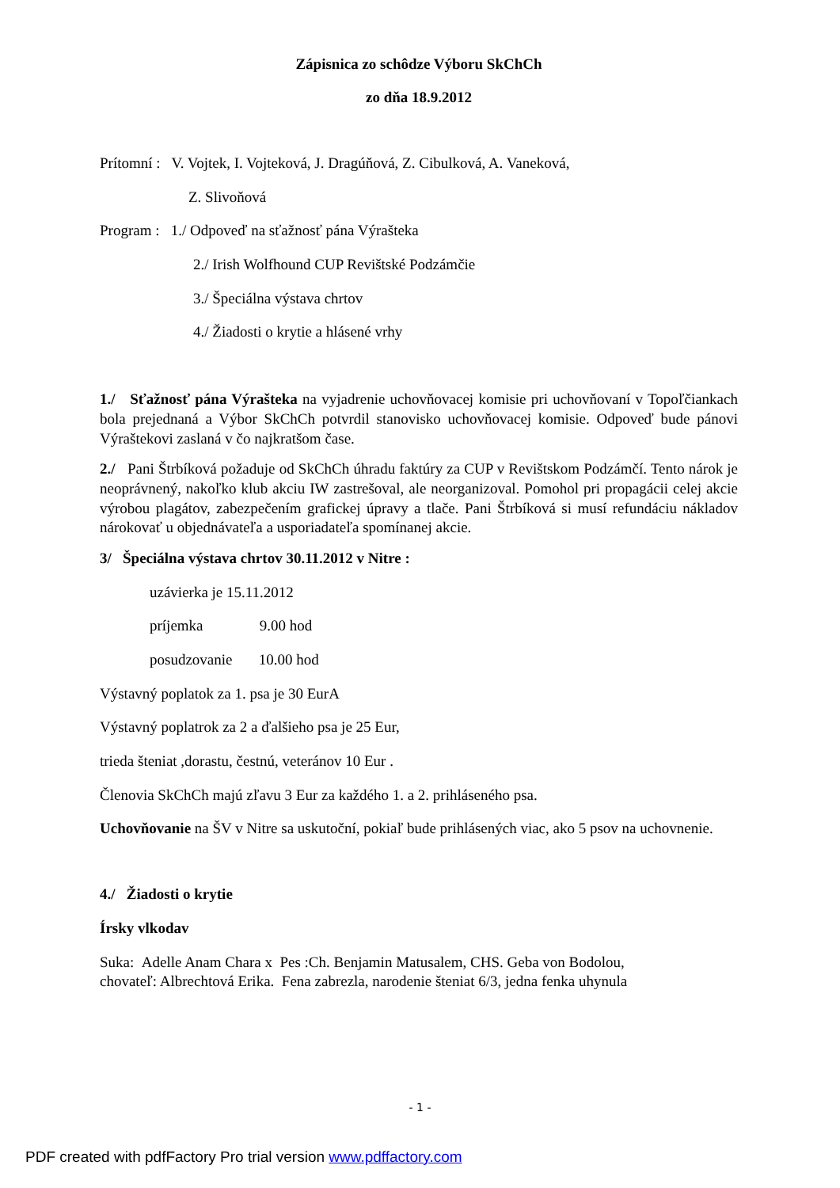Zápisnica zo schôdze Výboru SkChCh
zo dňa 18.9.2012
Prítomní : V. Vojtek, I. Vojteková, J. Dragúňová, Z. Cibulková, A. Vaneková,
Z. Slivoňová
Program : 1./ Odpoveď na sťažnosť pána Výrašteka
2./ Irish Wolfhound CUP Revištské Podzámčie
3./ Špeciálna výstava chrtov
4./ Žiadosti o krytie a hlásené vrhy
1./ Sťažnosť pána Výrašteka na vyjadrenie uchovňovacej komisie pri uchovňovaní v Topoľčiankach bola prejednaná a Výbor SkChCh potvrdil stanovisko uchovňovacej komisie. Odpoveď bude pánovi Výraštekovi zaslaná v čo najkratšom čase.
2./ Pani Štrbíková požaduje od SkChCh úhradu faktúry za CUP v Revištskom Podzámčí. Tento nárok je neoprávnený, nakoľko klub akciu IW zastrešoval, ale neorganizoval. Pomohol pri propagácii celej akcie výrobou plagátov, zabezpečením grafickej úpravy a tlače. Pani Štrbíková si musí refundáciu nákladov nárokovať u objednávateľa a usporiadateľa spomínanej akcie.
3/ Špeciálna výstava chrtov 30.11.2012 v Nitre :
uzávierka je 15.11.2012
príjemka 9.00 hod
posudzovanie 10.00 hod
Výstavný poplatok za 1. psa je 30 EurA
Výstavný poplatrok za 2 a ďalšieho psa je 25 Eur,
trieda šteniat ,dorastu, čestnú, veteránov 10 Eur .
Členovia SkChCh majú zľavu 3 Eur za každého 1. a 2. prihláseného psa.
Uchovňovanie na ŠV v Nitre sa uskutoční, pokiaľ bude prihlásených viac, ako 5 psov na uchovnenie.
4./ Žiadosti o krytie
Írsky vlkodav
Suka: Adelle Anam Chara x Pes :Ch. Benjamin Matusalem, CHS. Geba von Bodolou,
chovateľ: Albrechtová Erika. Fena zabrezla, narodenie šteniat 6/3, jedna fenka uhynula
- 1 -
PDF created with pdfFactory Pro trial version www.pdffactory.com